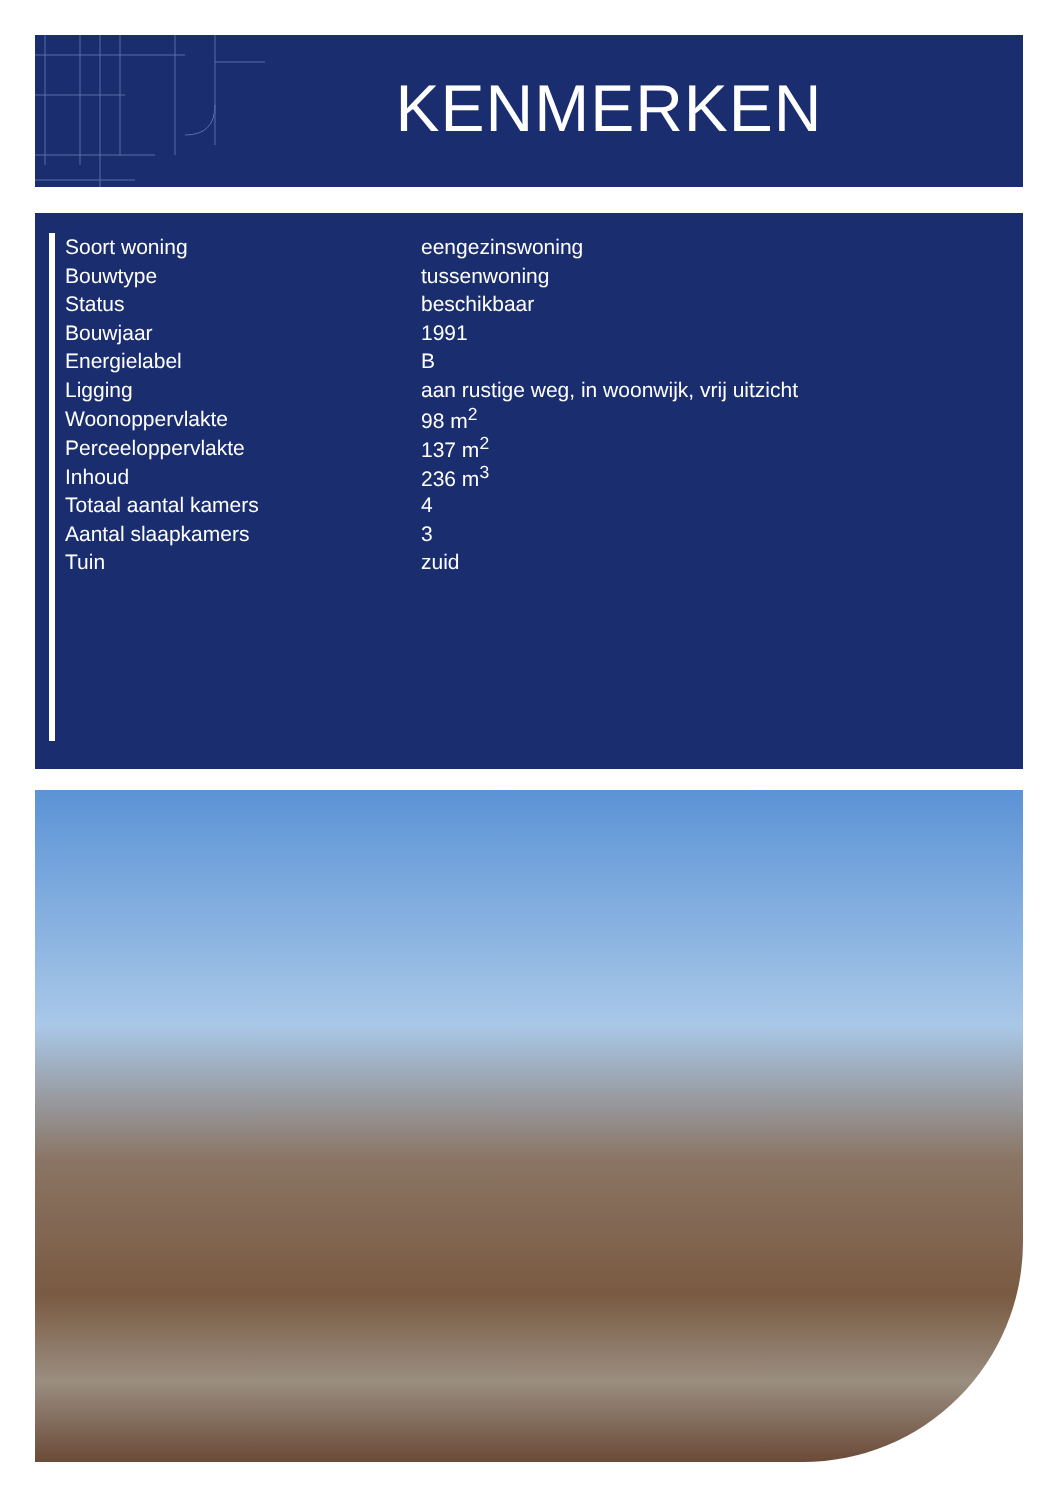KENMERKEN
| Soort woning | eengezinswoning |
| Bouwtype | tussenwoning |
| Status | beschikbaar |
| Bouwjaar | 1991 |
| Energielabel | B |
| Ligging | aan rustige weg, in woonwijk, vrij uitzicht |
| Woonoppervlakte | 98 m<sup>2</sup> |
| Perceeloppervlakte | 137 m<sup>2</sup> |
| Inhoud | 236 m<sup>3</sup> |
| Totaal aantal kamers | 4 |
| Aantal slaapkamers | 3 |
| Tuin | zuid |